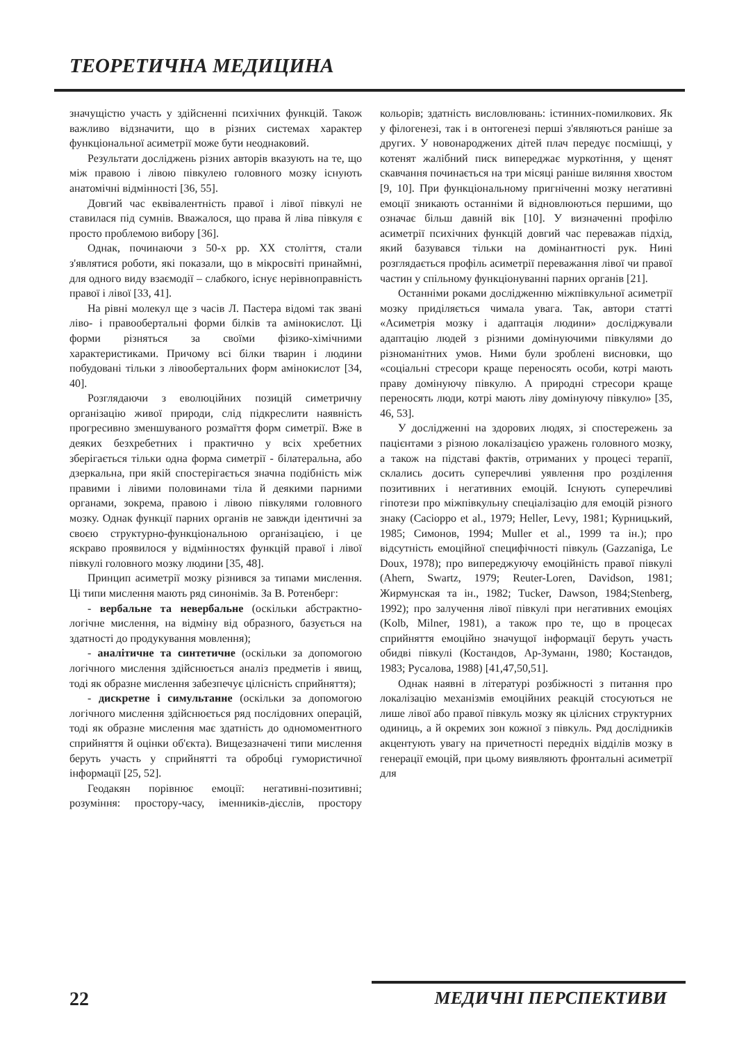ТЕОРЕТИЧНА МЕДИЦИНА
значущістю участь у здійсненні психічних функцій. Також важливо відзначити, що в різних системах характер функціональної асиметрії може бути неоднаковий.
Результати досліджень різних авторів вказують на те, що між правою і лівою півкулею головного мозку існують анатомічні відмінності [36, 55].
Довгий час еквівалентність правої і лівої півкулі не ставилася під сумнів. Вважалося, що права й ліва півкуля є просто проблемою вибору [36].
Однак, починаючи з 50-х рр. XX століття, стали з'являтися роботи, які показали, що в мікросвіті принаймні, для одного виду взаємодії – слабкого, існує нерівноправність правої і лівої [33, 41].
На рівні молекул ще з часів Л. Пастера відомі так звані ліво- і правообертальні форми білків та амінокислот. Ці форми різняться за своїми фізико-хімічними характеристиками. Причому всі білки тварин і людини побудовані тільки з лівообертальних форм амінокислот [34, 40].
Розглядаючи з еволюційних позицій симетричну організацію живої природи, слід підкреслити наявність прогресивно зменшуваного розмаїття форм симетрії. Вже в деяких безхребетних і практично у всіх хребетних зберігається тільки одна форма симетрії - білатеральна, або дзеркальна, при якій спостерігається значна подібність між правими і лівими половинами тіла й деякими парними органами, зокрема, правою і лівою півкулями головного мозку. Однак функції парних органів не завжди ідентичні за своєю структурно-функціональною організацією, і це яскраво проявилося у відмінностях функцій правої і лівої півкулі головного мозку людини [35, 48].
Принцип асиметрії мозку різнився за типами мислення. Ці типи мислення мають ряд синонімів. За В. Ротенберг:
- вербальне та невербальне (оскільки абстрактно-логічне мислення, на відміну від образного, базується на здатності до продукування мовлення);
- аналітичне та синтетичне (оскільки за допомогою логічного мислення здійснюється аналіз предметів і явищ, тоді як образне мислення забезпечує цілісність сприйняття);
- дискретне і симультанне (оскільки за допомогою логічного мислення здійснюється ряд послідовних операцій, тоді як образне мислення має здатність до одномоментного сприйняття й оцінки об'єкта). Вищезазначені типи мислення беруть участь у сприйнятті та обробці гумористичної інформації [25, 52].
Геодакян порівнює емоції: негативні-позитивні; розуміння: простору-часу, іменників-дієслів, простору кольорів; здатність висловлювань: істинних-помилкових. Як у філогенезі, так і в онтогенезі перші з'являються раніше за других. У новонароджених дітей плач передує посмішці, у котенят жалібний писк випереджає муркотіння, у щенят скавчання починається на три місяці раніше виляння хвостом [9, 10]. При функціональному пригніченні мозку негативні емоції зникають останніми й відновлюються першими, що означає більш давній вік [10]. У визначенні профілю асиметрії психічних функцій довгий час переважав підхід, який базувався тільки на домінантності рук. Нині розглядається профіль асиметрії переважання лівої чи правої частин у спільному функціонуванні парних органів [21].
Останніми роками дослідженню міжпівкульної асиметрії мозку приділяється чимала увага. Так, автори статті «Асиметрія мозку і адаптація людини» досліджували адаптацію людей з різними домінуючими півкулями до різноманітних умов. Ними були зроблені висновки, що «соціальні стресори краще переносять особи, котрі мають праву домінуючу півкулю. А природні стресори краще переносять люди, котрі мають ліву домінуючу півкулю» [35, 46, 53].
У дослідженні на здорових людях, зі спостережень за пацієнтами з різною локалізацією уражень головного мозку, а також на підставі фактів, отриманих у процесі терапії, склались досить суперечливі уявлення про розділення позитивних і негативних емоцій. Існують суперечливі гіпотези про міжпівкульну спеціалізацію для емоцій різного знаку (Caciopро et al., 1979; Heller, Levy, 1981; Курницький, 1985; Симонов, 1994; Muller et al., 1999 та ін.); про відсутність емоційної специфічності півкуль (Gazzaniga, Le Doux, 1978); про випереджуючу емоційність правої півкулі (Ahern, Swartz, 1979; Reuter-Loren, Davidson, 1981; Жирмунская та ін., 1982; Tucker, Dawson, 1984;Stenberg, 1992); про залучення лівої півкулі при негативних емоціях (Kolb, Milner, 1981), а також про те, що в процесах сприйняття емоційно значущої інформації беруть участь обидві півкулі (Костандов, Ар-Зуманн, 1980; Костандов, 1983; Русалова, 1988) [41,47,50,51].
Однак наявні в літературі розбіжності з питання про локалізацію механізмів емоційних реакцій стосуються не лише лівої або правої півкуль мозку як цілісних структурних одиниць, а й окремих зон кожної з півкуль. Ряд дослідників акцентують увагу на причетності передніх відділів мозку в генерації емоцій, при цьому виявляють фронтальні асиметрії для
22 МЕДИЧНІ ПЕРСПЕКТИВИ